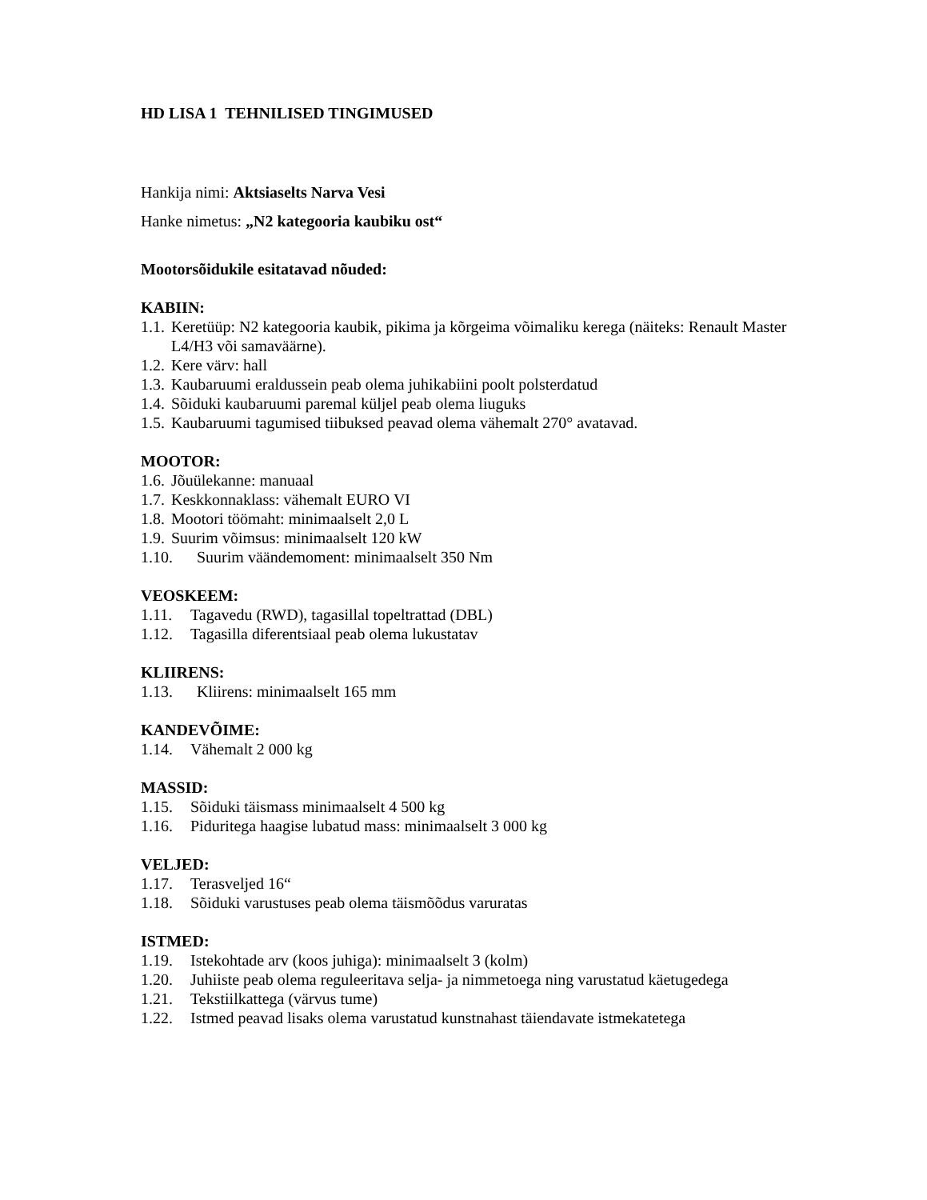HD LISA 1 TEHNILISED TINGIMUSED
Hankija nimi: Aktsiaselts Narva Vesi
Hanke nimetus: „N2 kategooria kaubiku ost“
Mootorsõidukile esitatavad nõuded:
KABIIN:
1.1. Keretüüp: N2 kategooria kaubik, pikima ja kõrgeima võimaliku kerega (näiteks: Renault Master L4/H3 või samaväärne).
1.2. Kere värv: hall
1.3. Kaubaruumi eraldussein peab olema juhikabiini poolt polsterdatud
1.4. Sõiduki kaubaruumi paremal küljel peab olema liuguks
1.5. Kaubaruumi tagumised tiibuksed peavad olema vähemalt 270° avatavad.
MOOTOR:
1.6. Jõuülekanne: manuaal
1.7. Keskkonnaklass: vähemalt EURO VI
1.8. Mootori töömaht: minimaalselt 2,0 L
1.9. Suurim võimsus: minimaalselt 120 kW
1.10. Suurim väändemoment: minimaalselt 350 Nm
VEOSKEEM:
1.11. Tagavedu (RWD), tagasillal topeltrattad (DBL)
1.12. Tagasilla diferentsiaal peab olema lukustatav
KLIIRENS:
1.13. Kliirens: minimaalselt 165 mm
KANDEVÕIME:
1.14. Vähemalt 2 000 kg
MASSID:
1.15. Sõiduki täismass minimaalselt 4 500 kg
1.16. Piduritega haagise lubatud mass: minimaalselt 3 000 kg
VELJED:
1.17. Terasveljed 16“
1.18. Sõiduki varustuses peab olema täismõõdus varuratas
ISTMED:
1.19. Istekohtade arv (koos juhiga): minimaalselt 3 (kolm)
1.20. Juhiiste peab olema reguleeritava selja- ja nimmetoega ning varustatud käetugedega
1.21. Tekstiilkattega (värvus tume)
1.22. Istmed peavad lisaks olema varustatud kunstnahast täiendavate istmekatetega